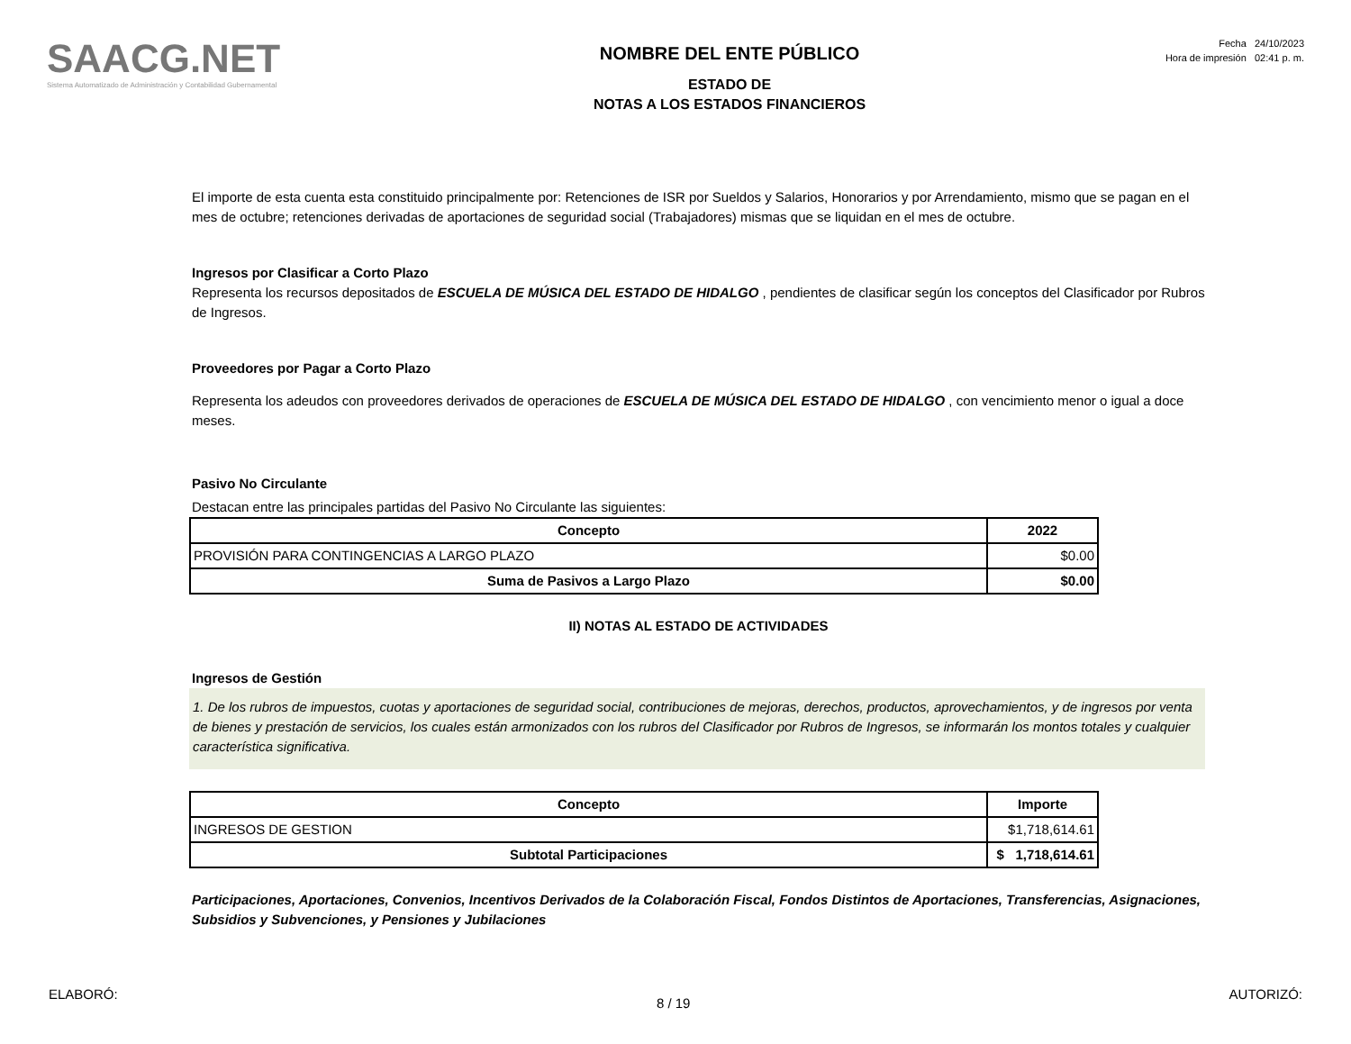SAACG.NET
Sistema Automatizado de Administración y Contabilidad Gubernamental
NOMBRE DEL ENTE PÚBLICO
ESTADO DE
NOTAS A LOS ESTADOS FINANCIEROS
Fecha 24/10/2023
Hora de impresión 02:41 p. m.
El importe de esta cuenta esta constituido principalmente por: Retenciones de ISR por Sueldos y Salarios, Honorarios y por Arrendamiento, mismo que se pagan en el mes de octubre; retenciones derivadas de aportaciones de seguridad social (Trabajadores) mismas que se liquidan en el mes de octubre.
Ingresos por Clasificar a Corto Plazo
Representa los recursos depositados de ESCUELA DE MÚSICA DEL ESTADO DE HIDALGO , pendientes de clasificar según los conceptos del Clasificador por Rubros de Ingresos.
Proveedores por Pagar a Corto Plazo
Representa los adeudos con proveedores derivados de operaciones de ESCUELA DE MÚSICA DEL ESTADO DE HIDALGO , con vencimiento menor o igual a doce meses.
Pasivo No Circulante
Destacan entre las principales partidas del Pasivo No Circulante las siguientes:
| Concepto | 2022 |
| --- | --- |
| PROVISIÓN PARA CONTINGENCIAS A LARGO PLAZO | $0.00 |
| Suma de Pasivos a Largo Plazo | $0.00 |
II) NOTAS AL ESTADO DE ACTIVIDADES
Ingresos de Gestión
1. De los rubros de impuestos, cuotas y aportaciones de seguridad social, contribuciones de mejoras, derechos, productos, aprovechamientos, y de ingresos por venta de bienes y prestación de servicios, los cuales están armonizados con los rubros del Clasificador por Rubros de Ingresos, se informarán los montos totales y cualquier característica significativa.
| Concepto | Importe |
| --- | --- |
| INGRESOS DE GESTION | $1,718,614.61 |
| Subtotal Participaciones | $ 1,718,614.61 |
Participaciones, Aportaciones, Convenios, Incentivos Derivados de la Colaboración Fiscal, Fondos Distintos de Aportaciones, Transferencias, Asignaciones, Subsidios y Subvenciones, y Pensiones y Jubilaciones
ELABORÓ: 8 / 19 AUTORIZÓ: